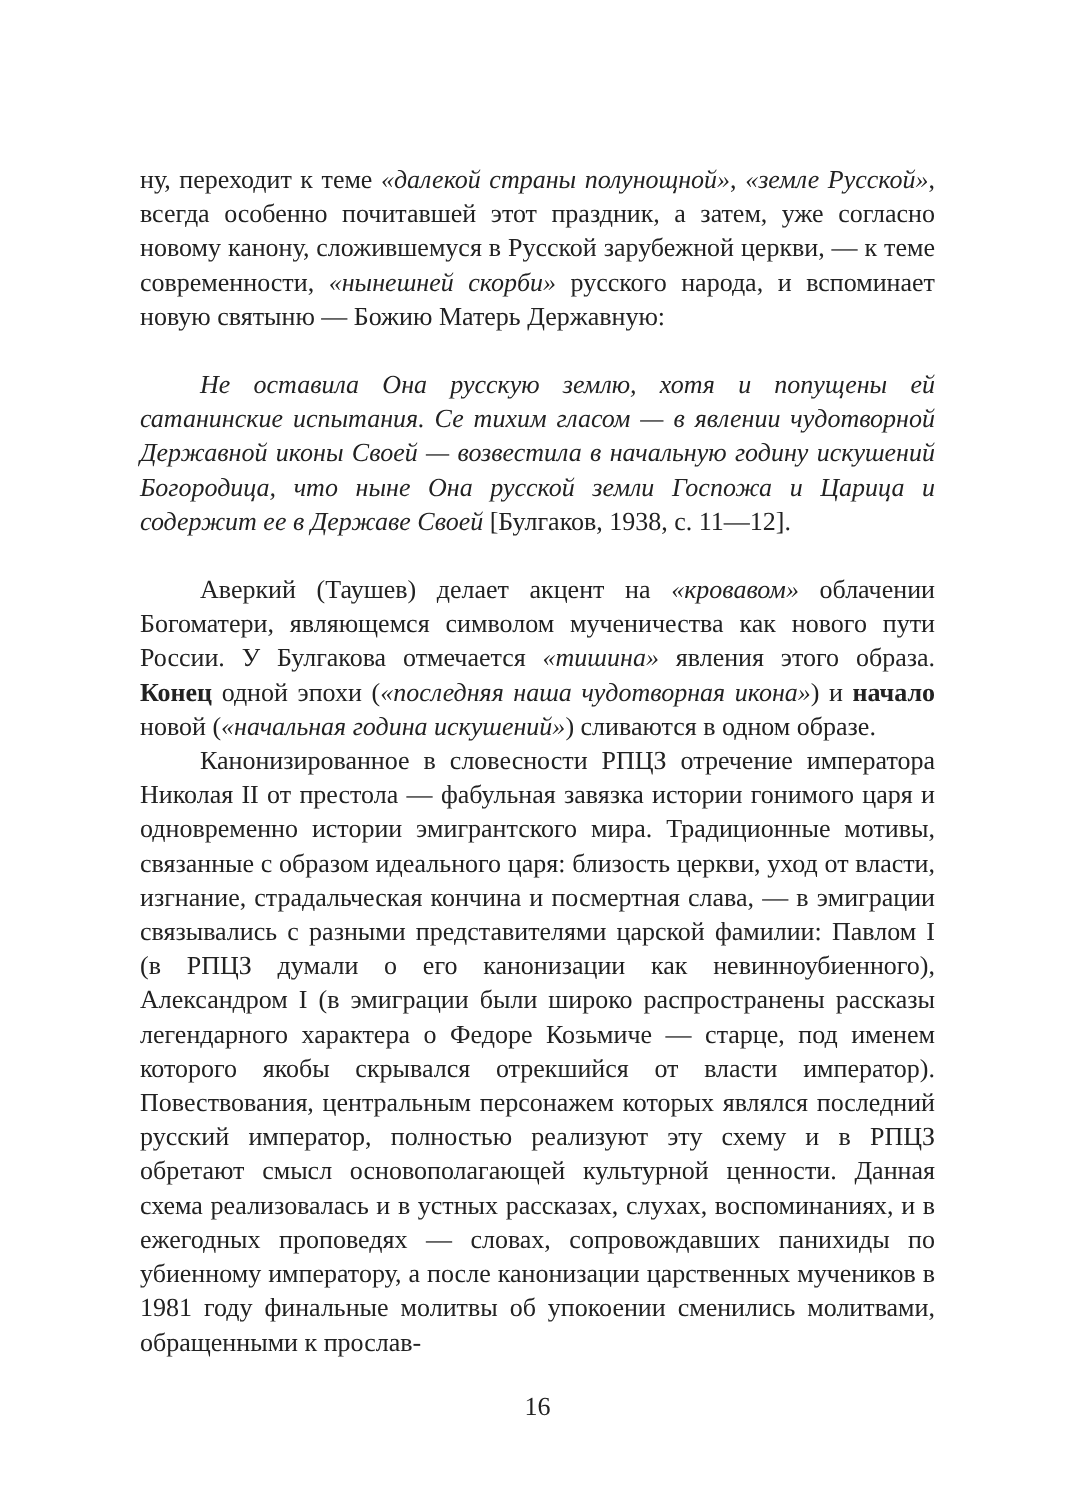ну, переходит к теме «далекой страны полунощной», «земле Русской», всегда особенно почитавшей этот праздник, а затем, уже согласно новому канону, сложившемуся в Русской зарубежной церкви, — к теме современности, «нынешней скорби» русского народа, и вспоминает новую святыню — Божию Матерь Державную:
Не оставила Она русскую землю, хотя и попущены ей сатанинские испытания. Се тихим гласом — в явлении чудотворной Державной иконы Своей — возвестила в начальную годину искушений Богородица, что ныне Она русской земли Госпожа и Царица и содержит ее в Державе Своей [Булгаков, 1938, с. 11—12].
Аверкий (Таушев) делает акцент на «кровавом» облачении Богоматери, являющемся символом мученичества как нового пути России. У Булгакова отмечается «тишина» явления этого образа. Конец одной эпохи («последняя наша чудотворная икона») и начало новой («начальная година искушений») сливаются в одном образе.
Канонизированное в словесности РПЦЗ отречение императора Николая II от престола — фабульная завязка истории гонимого царя и одновременно истории эмигрантского мира. Традиционные мотивы, связанные с образом идеального царя: близость церкви, уход от власти, изгнание, страдальческая кончина и посмертная слава, — в эмиграции связывались с разными представителями царской фамилии: Павлом I (в РПЦЗ думали о его канонизации как невинноубиенного), Александром I (в эмиграции были широко распространены рассказы легендарного характера о Федоре Козьмиче — старце, под именем которого якобы скрывался отрекшийся от власти император). Повествования, центральным персонажем которых являлся последний русский император, полностью реализуют эту схему и в РПЦЗ обретают смысл основополагающей культурной ценности. Данная схема реализовалась и в устных рассказах, слухах, воспоминаниях, и в ежегодных проповедях — словах, сопровождавших панихиды по убиенному императору, а после канонизации царственных мучеников в 1981 году финальные молитвы об упокоении сменились молитвами, обращенными к прослав-
16